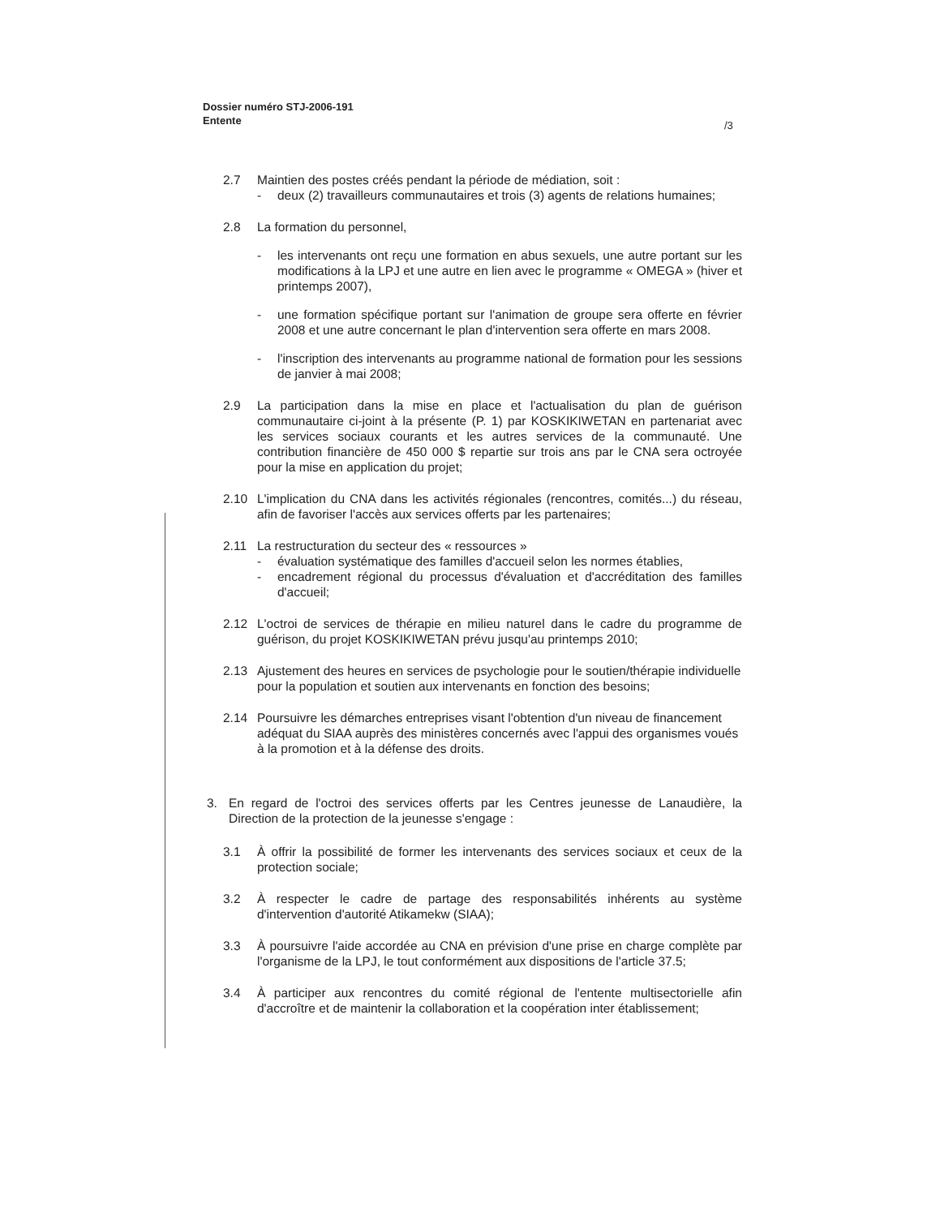Dossier numéro STJ-2006-191
Entente
/3
2.7 Maintien des postes créés pendant la période de médiation, soit :
- deux (2) travailleurs communautaires et trois (3) agents de relations humaines;
2.8 La formation du personnel,
- les intervenants ont reçu une formation en abus sexuels, une autre portant sur les modifications à la LPJ et une autre en lien avec le programme « OMEGA » (hiver et printemps 2007),
- une formation spécifique portant sur l'animation de groupe sera offerte en février 2008 et une autre concernant le plan d'intervention sera offerte en mars 2008.
- l'inscription des intervenants au programme national de formation pour les sessions de janvier à mai 2008;
2.9 La participation dans la mise en place et l'actualisation du plan de guérison communautaire ci-joint à la présente (P. 1) par KOSKIKIWETAN en partenariat avec les services sociaux courants et les autres services de la communauté. Une contribution financière de 450 000 $ repartie sur trois ans par le CNA sera octroyée pour la mise en application du projet;
2.10 L'implication du CNA dans les activités régionales (rencontres, comités...) du réseau, afin de favoriser l'accès aux services offerts par les partenaires;
2.11 La restructuration du secteur des « ressources »
- évaluation systématique des familles d'accueil selon les normes établies,
- encadrement régional du processus d'évaluation et d'accréditation des familles d'accueil;
2.12 L'octroi de services de thérapie en milieu naturel dans le cadre du programme de guérison, du projet KOSKIKIWETAN prévu jusqu'au printemps 2010;
2.13 Ajustement des heures en services de psychologie pour le soutien/thérapie individuelle pour la population et soutien aux intervenants en fonction des besoins;
2.14 Poursuivre les démarches entreprises visant l'obtention d'un niveau de financement adéquat du SIAA auprès des ministères concernés avec l'appui des organismes voués à la promotion et à la défense des droits.
3. En regard de l'octroi des services offerts par les Centres jeunesse de Lanaudière, la Direction de la protection de la jeunesse s'engage :
3.1 À offrir la possibilité de former les intervenants des services sociaux et ceux de la protection sociale;
3.2 À respecter le cadre de partage des responsabilités inhérents au système d'intervention d'autorité Atikamekw (SIAA);
3.3 À poursuivre l'aide accordée au CNA en prévision d'une prise en charge complète par l'organisme de la LPJ, le tout conformément aux dispositions de l'article 37.5;
3.4 À participer aux rencontres du comité régional de l'entente multisectorielle afin d'accroître et de maintenir la collaboration et la coopération inter établissement;